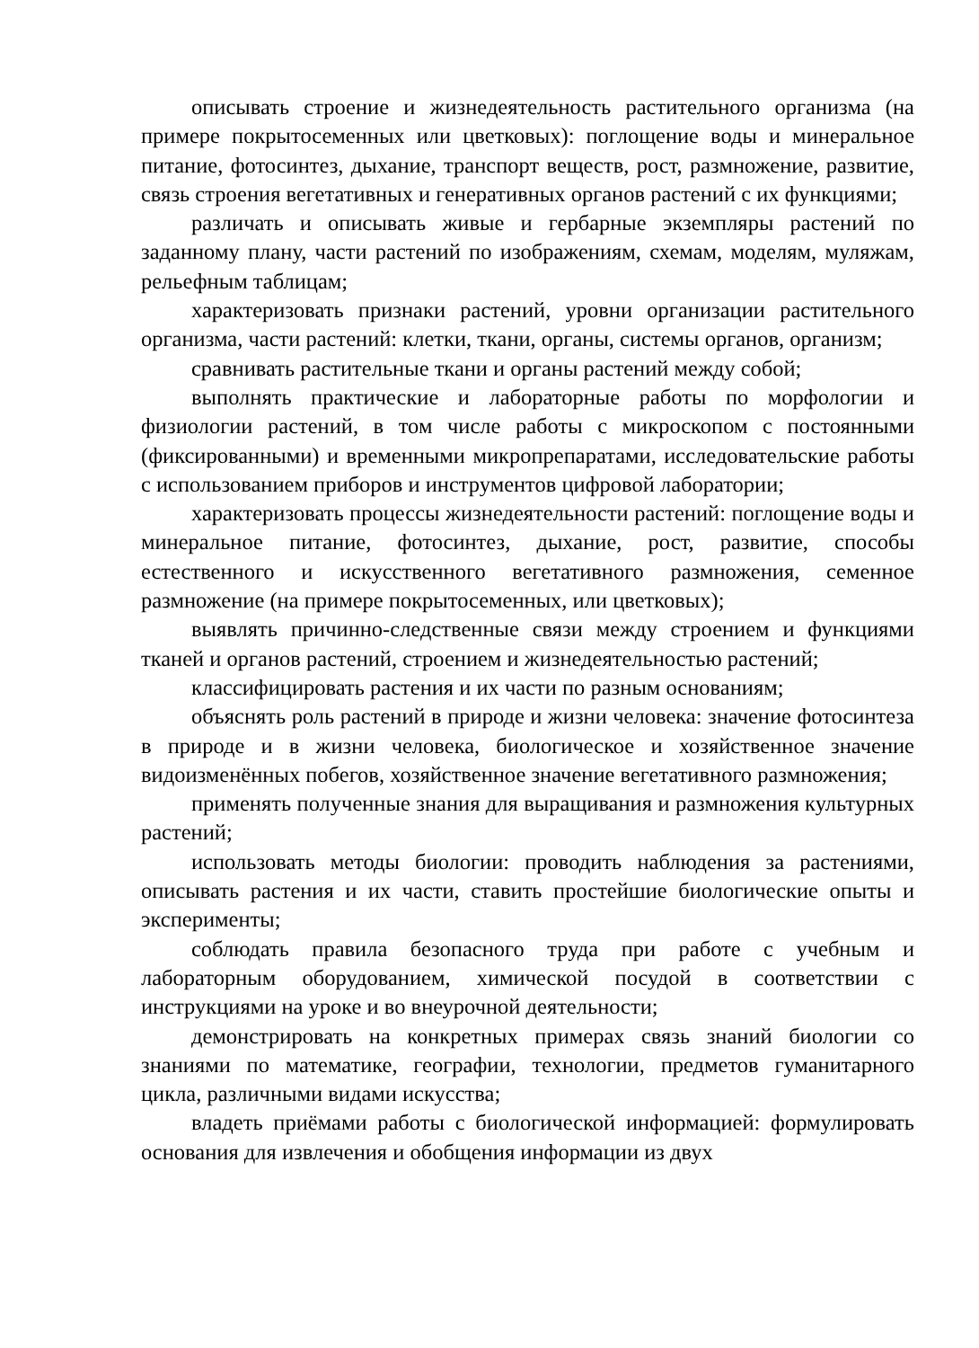описывать строение и жизнедеятельность растительного организма (на примере покрытосеменных или цветковых): поглощение воды и минеральное питание, фотосинтез, дыхание, транспорт веществ, рост, размножение, развитие, связь строения вегетативных и генеративных органов растений с их функциями;
различать и описывать живые и гербарные экземпляры растений по заданному плану, части растений по изображениям, схемам, моделям, муляжам, рельефным таблицам;
характеризовать признаки растений, уровни организации растительного организма, части растений: клетки, ткани, органы, системы органов, организм;
сравнивать растительные ткани и органы растений между собой;
выполнять практические и лабораторные работы по морфологии и физиологии растений, в том числе работы с микроскопом с постоянными (фиксированными) и временными микропрепаратами, исследовательские работы с использованием приборов и инструментов цифровой лаборатории;
характеризовать процессы жизнедеятельности растений: поглощение воды и минеральное питание, фотосинтез, дыхание, рост, развитие, способы естественного и искусственного вегетативного размножения, семенное размножение (на примере покрытосеменных, или цветковых);
выявлять причинно-следственные связи между строением и функциями тканей и органов растений, строением и жизнедеятельностью растений;
классифицировать растения и их части по разным основаниям;
объяснять роль растений в природе и жизни человека: значение фотосинтеза в природе и в жизни человека, биологическое и хозяйственное значение видоизменённых побегов, хозяйственное значение вегетативного размножения;
применять полученные знания для выращивания и размножения культурных растений;
использовать методы биологии: проводить наблюдения за растениями, описывать растения и их части, ставить простейшие биологические опыты и эксперименты;
соблюдать правила безопасного труда при работе с учебным и лабораторным оборудованием, химической посудой в соответствии с инструкциями на уроке и во внеурочной деятельности;
демонстрировать на конкретных примерах связь знаний биологии со знаниями по математике, географии, технологии, предметов гуманитарного цикла, различными видами искусства;
владеть приёмами работы с биологической информацией: формулировать основания для извлечения и обобщения информации из двух